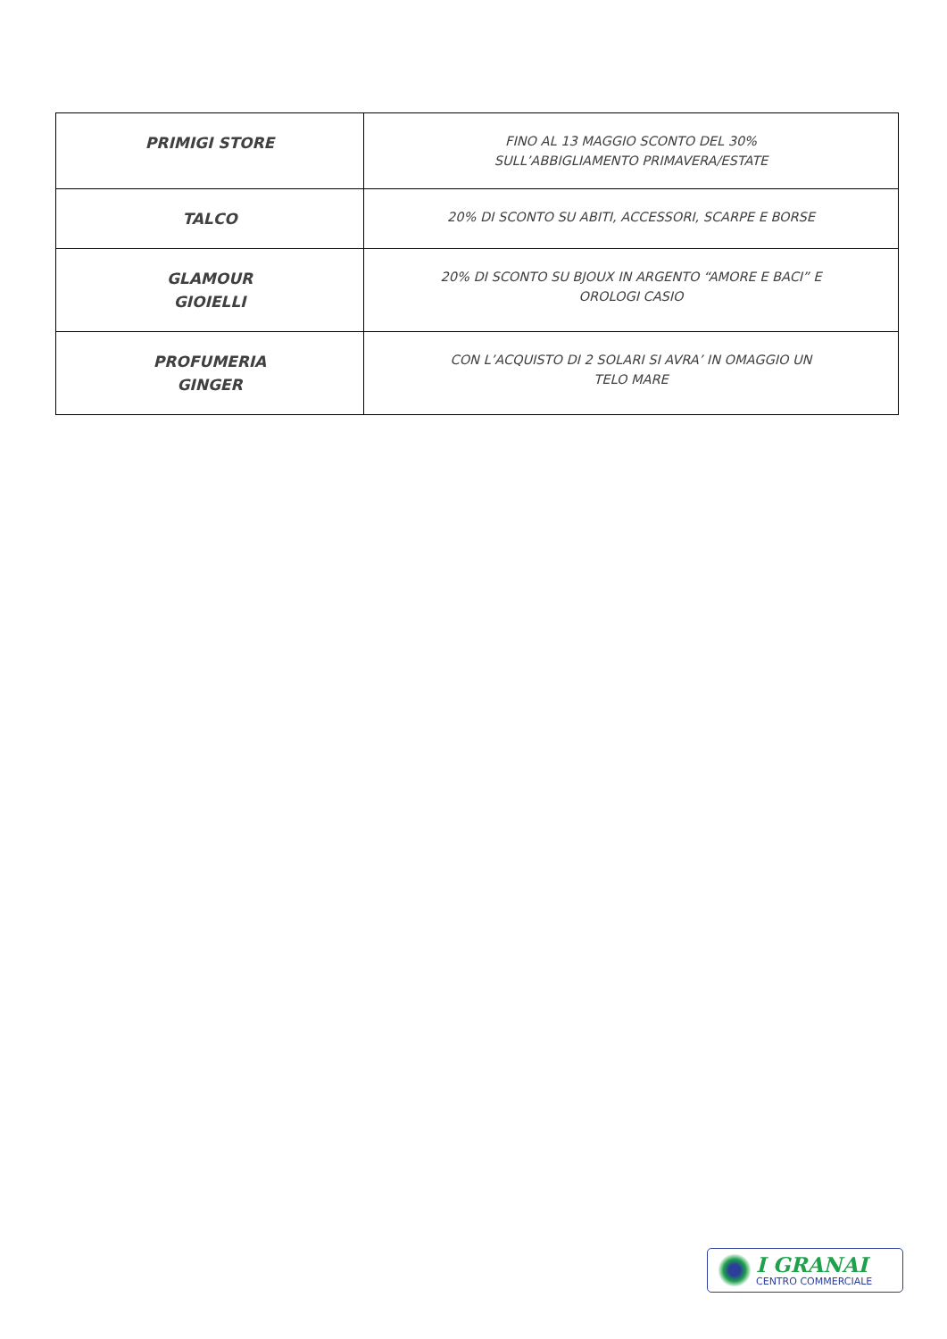| PRIMIGI STORE | FINO AL 13 MAGGIO SCONTO DEL 30% SULL’ABBIGLIAMENTO PRIMAVERA/ESTATE |
| TALCO | 20% DI SCONTO SU ABITI, ACCESSORI, SCARPE E BORSE |
| GLAMOUR GIOIELLI | 20% DI SCONTO SU BJOUX IN ARGENTO “AMORE E BACI” E OROLOGI CASIO |
| PROFUMERIA GINGER | CON L’ACQUISTO DI 2 SOLARI SI AVRA’ IN OMAGGIO UN TELO MARE |
I GRANAI
CENTRO COMMERCIALE